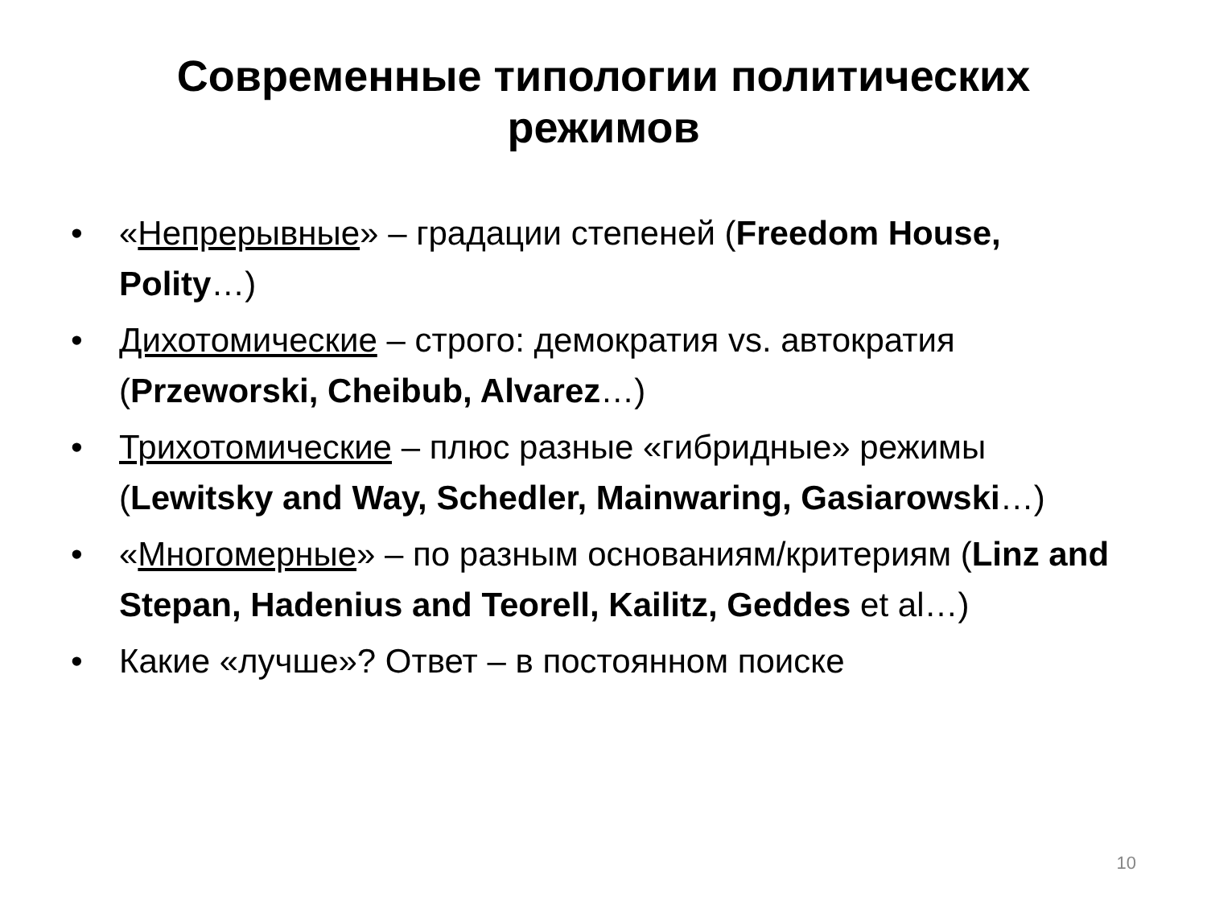Современные типологии политических
режимов
• «Непрерывные» – градации степеней (Freedom House, Polity…)
• Дихотомические – строго: демократия vs. автократия (Przeworski, Cheibub, Alvarez…)
• Трихотомические – плюс разные «гибридные» режимы (Lewitsky and Way, Schedler, Mainwaring, Gasiarowski…)
• «Многомерные» – по разным основаниям/критериям (Linz and Stepan, Hadenius and Teorell, Kailitz, Geddes et al…)
• Какие «лучше»? Ответ – в постоянном поиске
10